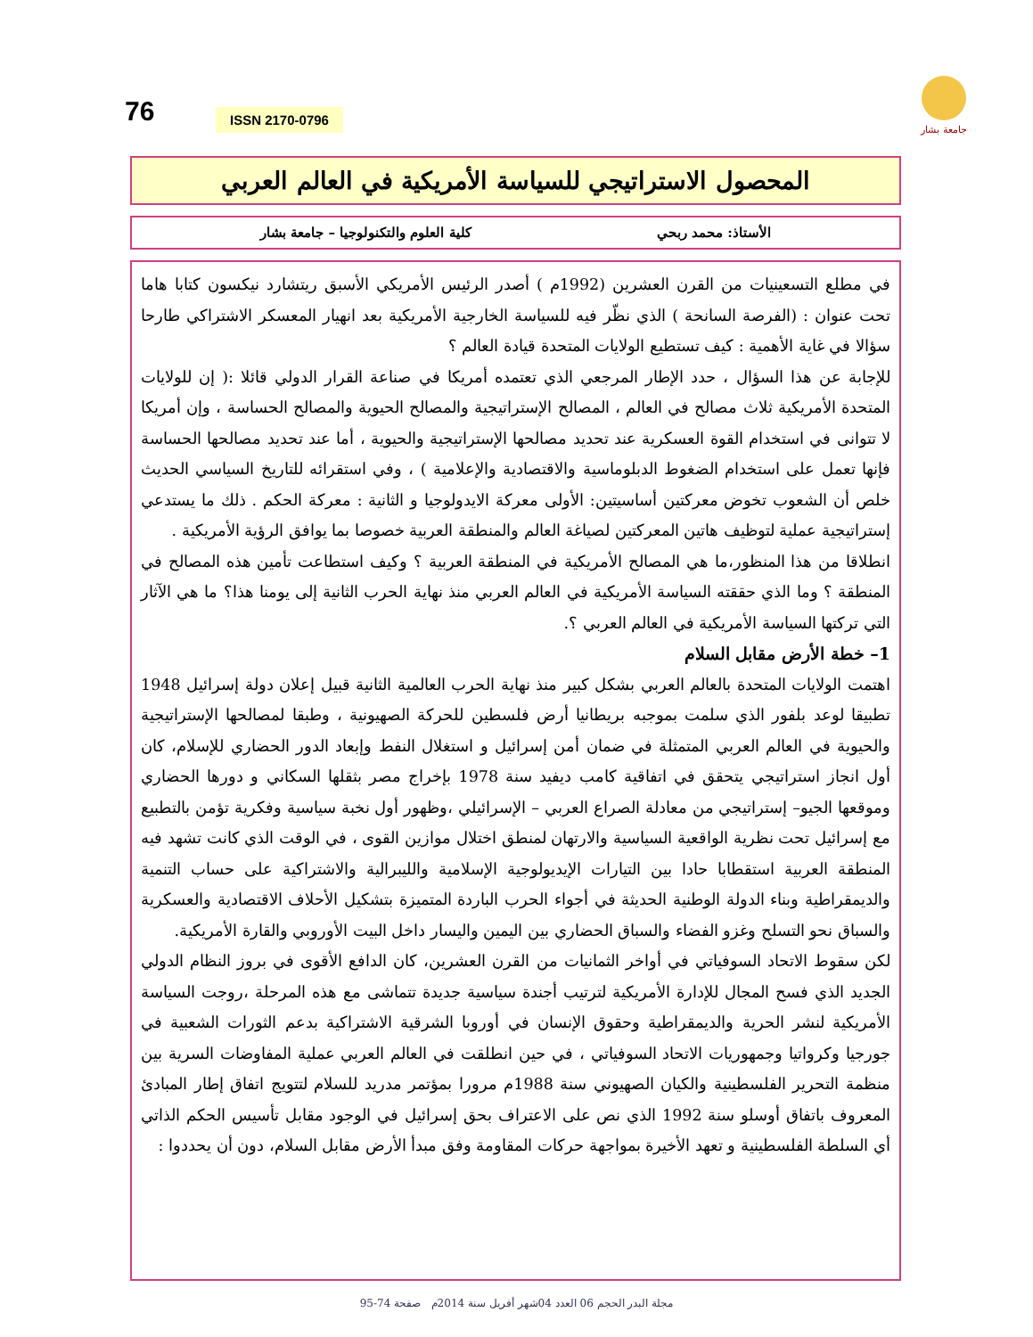76 ISSN 2170-0796
جامعة بشار
المحصول الاستراتيجي للسياسة الأمريكية في العالم العربي
الأستاذ: محمد ربحي كلية العلوم والتكنولوجيا – جامعة بشار
في مطلع التسعينيات من القرن العشرين (1992م ) أصدر الرئيس الأمريكي الأسبق ريتشارد نيكسون كتابا هاما تحت عنوان : (الفرصة السانحة ) الذي نظّر فيه للسياسة الخارجية الأمريكية بعد انهيار المعسكر الاشتراكي طارحا سؤالا في غاية الأهمية : كيف تستطيع الولايات المتحدة قيادة العالم ؟
للإجابة عن هذا السؤال ، حدد الإطار المرجعي الذي تعتمده أمريكا في صناعة القرار الدولي قائلا :( إن للولايات المتحدة الأمريكية ثلاث مصالح في العالم ، المصالح الإستراتيجية والمصالح الحيوية والمصالح الحساسة ، وإن أمريكا لا تتوانى في استخدام القوة العسكرية عند تحديد مصالحها الإستراتيجية والحيوية ، أما عند تحديد مصالحها الحساسة فإنها تعمل على استخدام الضغوط الدبلوماسية والاقتصادية والإعلامية ) ، وفي استقرائه للتاريخ السياسي الحديث خلص أن الشعوب تخوض معركتين أساسيتين: الأولى معركة الايدولوجيا و الثانية : معركة الحكم . ذلك ما يستدعي إستراتيجية عملية لتوظيف هاتين المعركتين لصياغة العالم والمنطقة العربية خصوصا بما يوافق الرؤية الأمريكية .
انطلاقا من هذا المنظور،ما هي المصالح الأمريكية في المنطقة العربية ؟ وكيف استطاعت تأمين هذه المصالح في المنطقة ؟ وما الذي حققته السياسة الأمريكية في العالم العربي منذ نهاية الحرب الثانية إلى يومنا هذا؟ ما هي الآثار التي تركتها السياسة الأمريكية في العالم العربي ؟.
1– خطة الأرض مقابل السلام
اهتمت الولايات المتحدة بالعالم العربي بشكل كبير منذ نهاية الحرب العالمية الثانية قبيل إعلان دولة إسرائيل 1948 تطبيقا لوعد بلفور الذي سلمت بموجبه بريطانيا أرض فلسطين للحركة الصهيونية ، وطبقا لمصالحها الإستراتيجية والحيوية في العالم العربي المتمثلة في ضمان أمن إسرائيل و استغلال النفط وإبعاد الدور الحضاري للإسلام، كان أول انجاز استراتيجي يتحقق في اتفاقية كامب ديفيد سنة 1978 بإخراج مصر بثقلها السكاني و دورها الحضاري وموقعها الجيو– إستراتيجي من معادلة الصراع العربي – الإسرائيلي ،وظهور أول نخبة سياسية وفكرية تؤمن بالتطبيع مع إسرائيل تحت نظرية الواقعية السياسية والارتهان لمنطق اختلال موازين القوى ، في الوقت الذي كانت تشهد فيه المنطقة العربية استقطابا حادا بين التيارات الإيديولوجية الإسلامية والليبرالية والاشتراكية على حساب التنمية والديمقراطية وبناء الدولة الوطنية الحديثة في أجواء الحرب الباردة المتميزة بتشكيل الأحلاف الاقتصادية والعسكرية والسباق نحو التسلح وغزو الفضاء والسباق الحضاري بين اليمين واليسار داخل البيت الأوروبي والقارة الأمريكية.
لكن سقوط الاتحاد السوفياتي في أواخر الثمانيات من القرن العشرين، كان الدافع الأقوى في بروز النظام الدولي الجديد الذي فسح المجال للإدارة الأمريكية لترتيب أجندة سياسية جديدة تتماشى مع هذه المرحلة ،روجت السياسة الأمريكية لنشر الحرية والديمقراطية وحقوق الإنسان في أوروبا الشرقية الاشتراكية بدعم الثورات الشعبية في جورجيا وكرواتيا وجمهوريات الاتحاد السوفياتي ، في حين انطلقت في العالم العربي عملية المفاوضات السرية بين منظمة التحرير الفلسطينية والكيان الصهيوني سنة 1988م مرورا بمؤتمر مدريد للسلام لتتويج اتفاق إطار المبادئ المعروف باتفاق أوسلو سنة 1992 الذي نص على الاعتراف بحق إسرائيل في الوجود مقابل تأسيس الحكم الذاتي أي السلطة الفلسطينية و تعهد الأخيرة بمواجهة حركات المقاومة وفق مبدأ الأرض مقابل السلام، دون أن يحددوا :
مجلة البدر الحجم 06 العدد 04شهر أفريل سنة 2014م صفحة 74-95